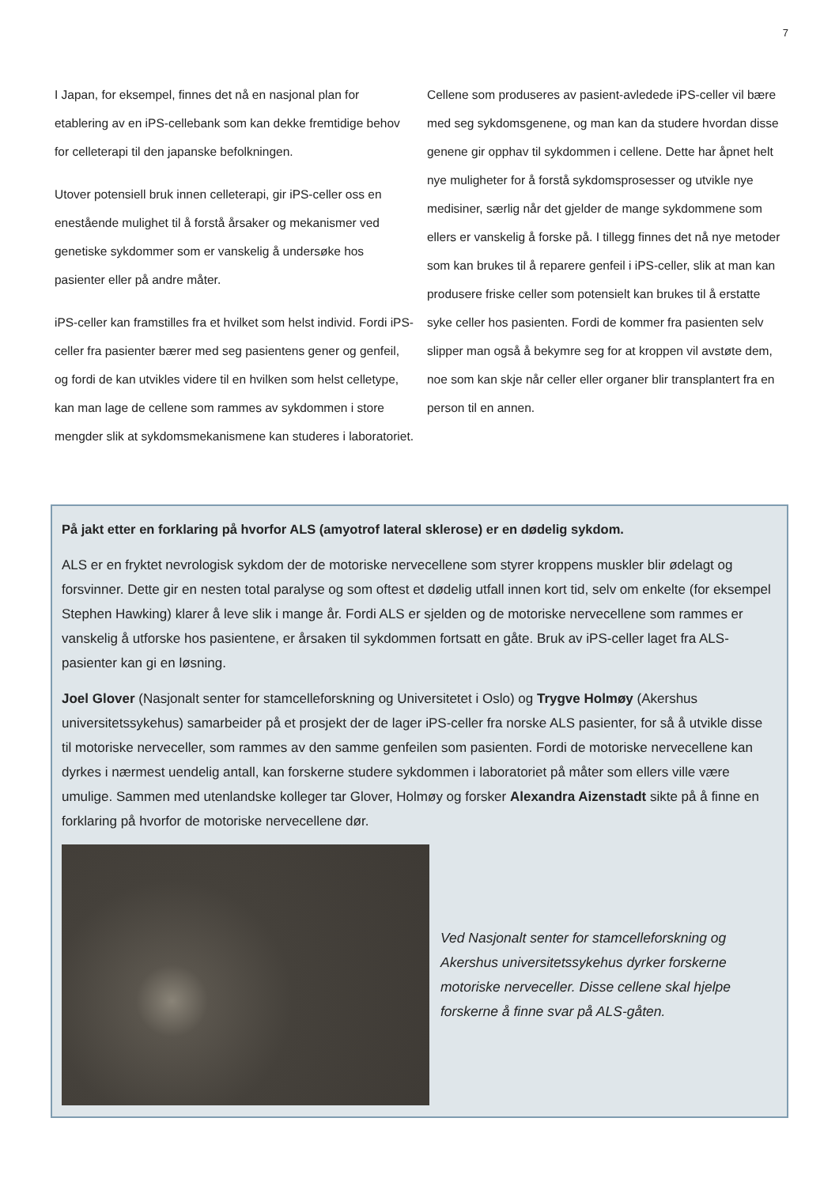7
I Japan, for eksempel, finnes det nå en nasjonal plan for etablering av en iPS-cellebank som kan dekke fremtidige behov for celleterapi til den japanske befolkningen.
Utover potensiell bruk innen celleterapi, gir iPS-celler oss en enestående mulighet til å forstå årsaker og mekanismer ved genetiske sykdommer som er vanskelig å undersøke hos pasienter eller på andre måter.
iPS-celler kan framstilles fra et hvilket som helst individ. Fordi iPS-celler fra pasienter bærer med seg pasientens gener og genfeil, og fordi de kan utvikles videre til en hvilken som helst celletype, kan man lage de cellene som rammes av sykdommen i store mengder slik at sykdomsmekanismene kan studeres i laboratoriet.
Cellene som produseres av pasient-avledede iPS-celler vil bære med seg sykdomsgenene, og man kan da studere hvordan disse genene gir opphav til sykdommen i cellene. Dette har åpnet helt nye muligheter for å forstå sykdomsprosesser og utvikle nye medisiner, særlig når det gjelder de mange sykdommene som ellers er vanskelig å forske på. I tillegg finnes det nå nye metoder som kan brukes til å reparere genfeil i iPS-celler, slik at man kan produsere friske celler som potensielt kan brukes til å erstatte syke celler hos pasienten. Fordi de kommer fra pasienten selv slipper man også å bekymre seg for at kroppen vil avstøte dem, noe som kan skje når celler eller organer blir transplantert fra en person til en annen.
På jakt etter en forklaring på hvorfor ALS (amyotrof lateral sklerose) er en dødelig sykdom.
ALS er en fryktet nevrologisk sykdom der de motoriske nervecellene som styrer kroppens muskler blir ødelagt og forsvinner. Dette gir en nesten total paralyse og som oftest et dødelig utfall innen kort tid, selv om enkelte (for eksempel Stephen Hawking) klarer å leve slik i mange år. Fordi ALS er sjelden og de motoriske nervecellene som rammes er vanskelig å utforske hos pasientene, er årsaken til sykdommen fortsatt en gåte. Bruk av iPS-celler laget fra ALS-pasienter kan gi en løsning.
Joel Glover (Nasjonalt senter for stamcelleforskning og Universitetet i Oslo) og Trygve Holmøy (Akershus universitetssykehus) samarbeider på et prosjekt der de lager iPS-celler fra norske ALS pasienter, for så å utvikle disse til motoriske nerveceller, som rammes av den samme genfeilen som pasienten. Fordi de motoriske nervecellene kan dyrkes i nærmest uendelig antall, kan forskerne studere sykdommen i laboratoriet på måter som ellers ville være umulige. Sammen med utenlandske kolleger tar Glover, Holmøy og forsker Alexandra Aizenstadt sikte på å finne en forklaring på hvorfor de motoriske nervecellene dør.
Ved Nasjonalt senter for stamcelleforskning og Akershus universitetssykehus dyrker forskerne motoriske nerveceller. Disse cellene skal hjelpe forskerne å finne svar på ALS-gåten.